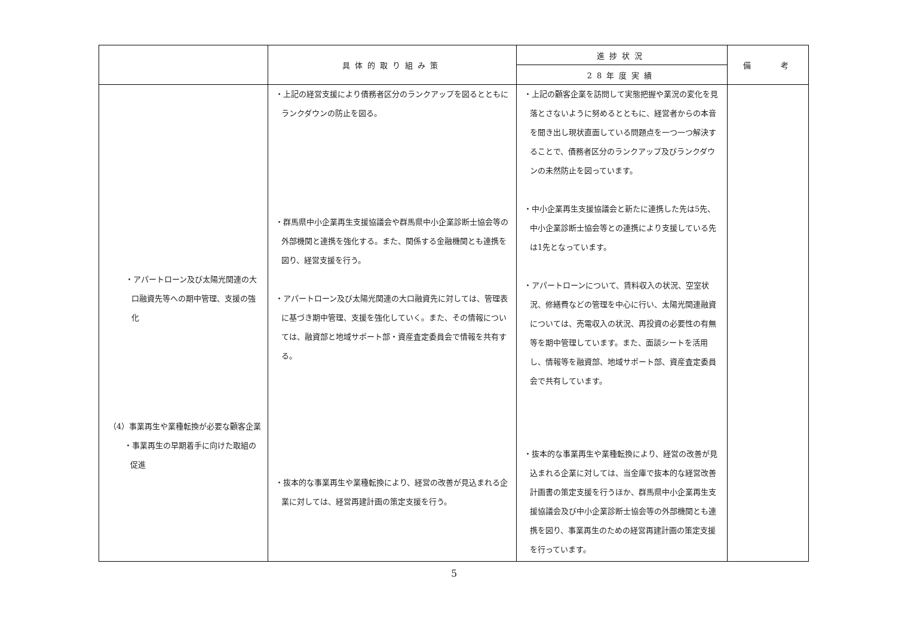| | 具体的取り組み策 | 進捗状況 | 備 考 |
| --- | --- | --- | --- |
| | | 28年度実績 | |
| ・アパートローン及び太陽光関連の大口融資先等への期中管理、支援の強化 （4）事業再生や業種転換が必要な顧客企業 ・事業再生の早期着手に向けた取組の促進 | ・上記の経営支援により債務者区分のランクアップを図るとともにランクダウンの防止を図る。 ・群馬県中小企業再生支援協議会や群馬県中小企業診断士協会等の外部機関と連携を強化する。また、関係する金融機関とも連携を図り、経営支援を行う。 ・アパートローン及び太陽光関連の大口融資先に対しては、管理表に基づき期中管理、支援を強化していく。また、その情報については、融資部と地域サポート部・資産査定委員会で情報を共有する。 ・抜本的な事業再生や業種転換により、経営の改善が見込まれる企業に対しては、経営再建計画の策定支援を行う。 | ・上記の顧客企業を訪問して実態把握や業況の変化を見落とさないように努めるとともに、経営者からの本音を聞き出し現状直面している問題点を一つ一つ解決することで、債務者区分のランクアップ及びランクダウンの未然防止を図っています。 ・中小企業再生支援協議会と新たに連携した先は5先、中小企業診断士協会等との連携により支援している先は1先となっています。 ・アパートローンについて、賃料収入の状況、空室状況、修繕費などの管理を中心に行い、太陽光関連融資については、売電収入の状況、再投資の必要性の有無等を期中管理しています。また、面談シートを活用し、情報等を融資部、地域サポート部、資産査定委員会で共有しています。 ・抜本的な事業再生や業種転換により、経営の改善が見込まれる企業に対しては、当金庫で抜本的な経営改善計画書の策定支援を行うほか、群馬県中小企業再生支援協議会及び中小企業診断士協会等の外部機関とも連携を図り、事業再生のための経営再建計画の策定支援を行っています。 | |
5